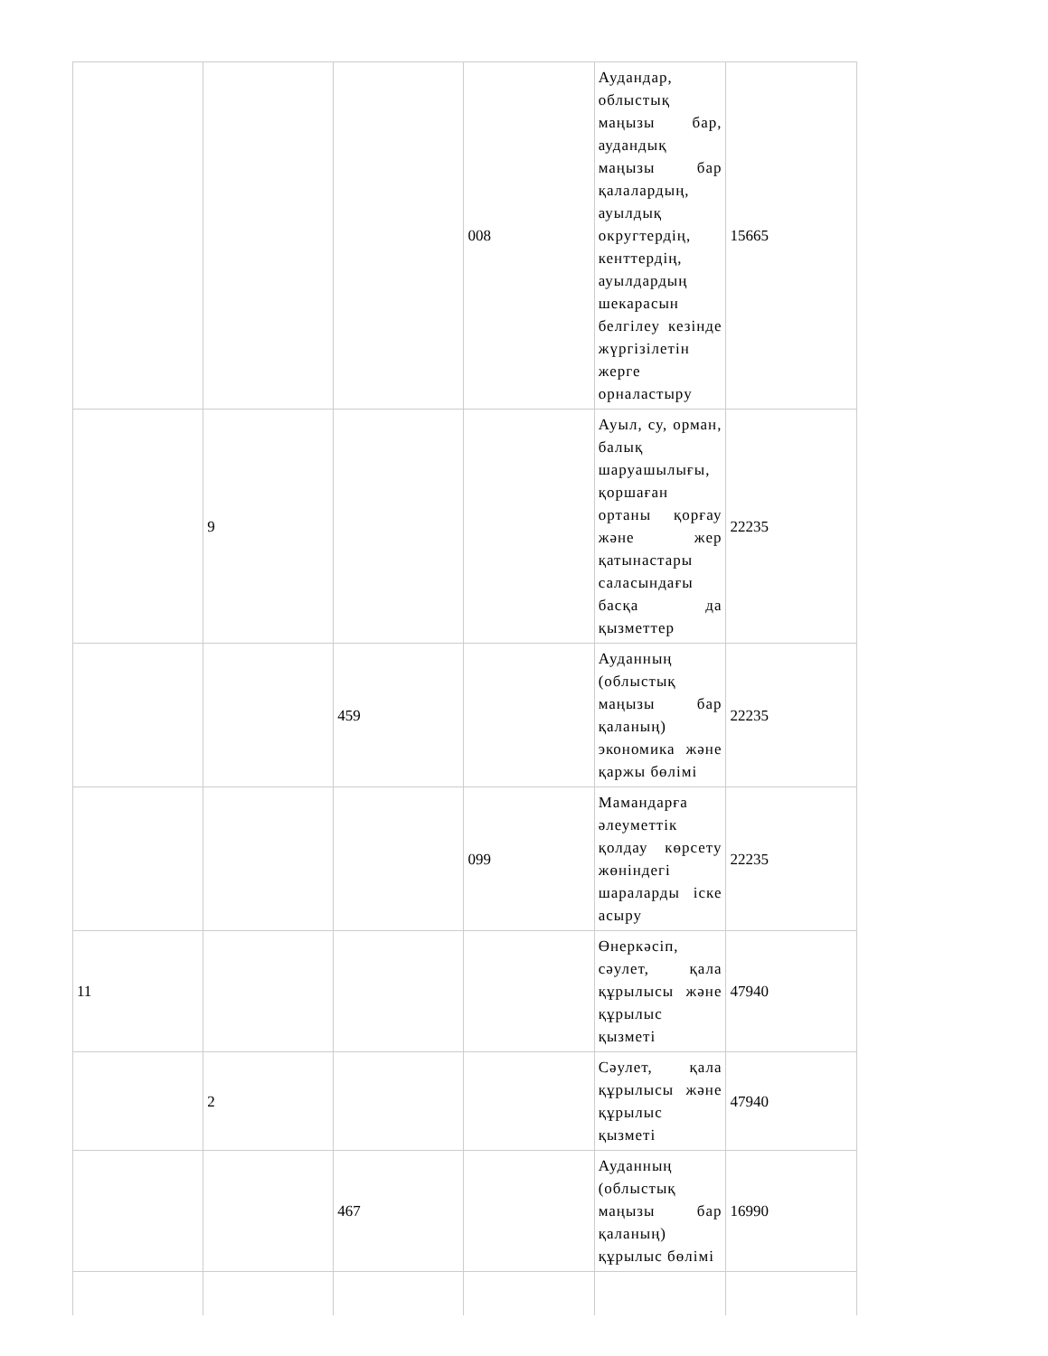| | | | 008 | Аудандар, облыстық маңызы бар, аудандық маңызы бар қалалардың, ауылдық округтердің, кенттердің, ауылдардың шекарасын белгілеу кезінде жүргізілетін жерге орналастыру | 15665 |
| | 9 | | | Ауыл, су, орман, балық шаруашылығы, қоршаған ортаны қорғау және жер қатынастары саласындағы басқа да қызметтер | 22235 |
| | | 459 | | Ауданның (облыстық маңызы бар қаланың) экономика және қаржы бөлімі | 22235 |
| | | | 099 | Мамандарға әлеуметтік қолдау көрсету жөніндегі шараларды іске асыру | 22235 |
| 11 | | | | Өнеркәсіп, сәулет, қала құрылысы және құрылыс қызметі | 47940 |
| | 2 | | | Сәулет, қала құрылысы және құрылыс қызметі | 47940 |
| | | 467 | | Ауданның (облыстық маңызы бар қаланың) құрылыс бөлімі | 16990 |